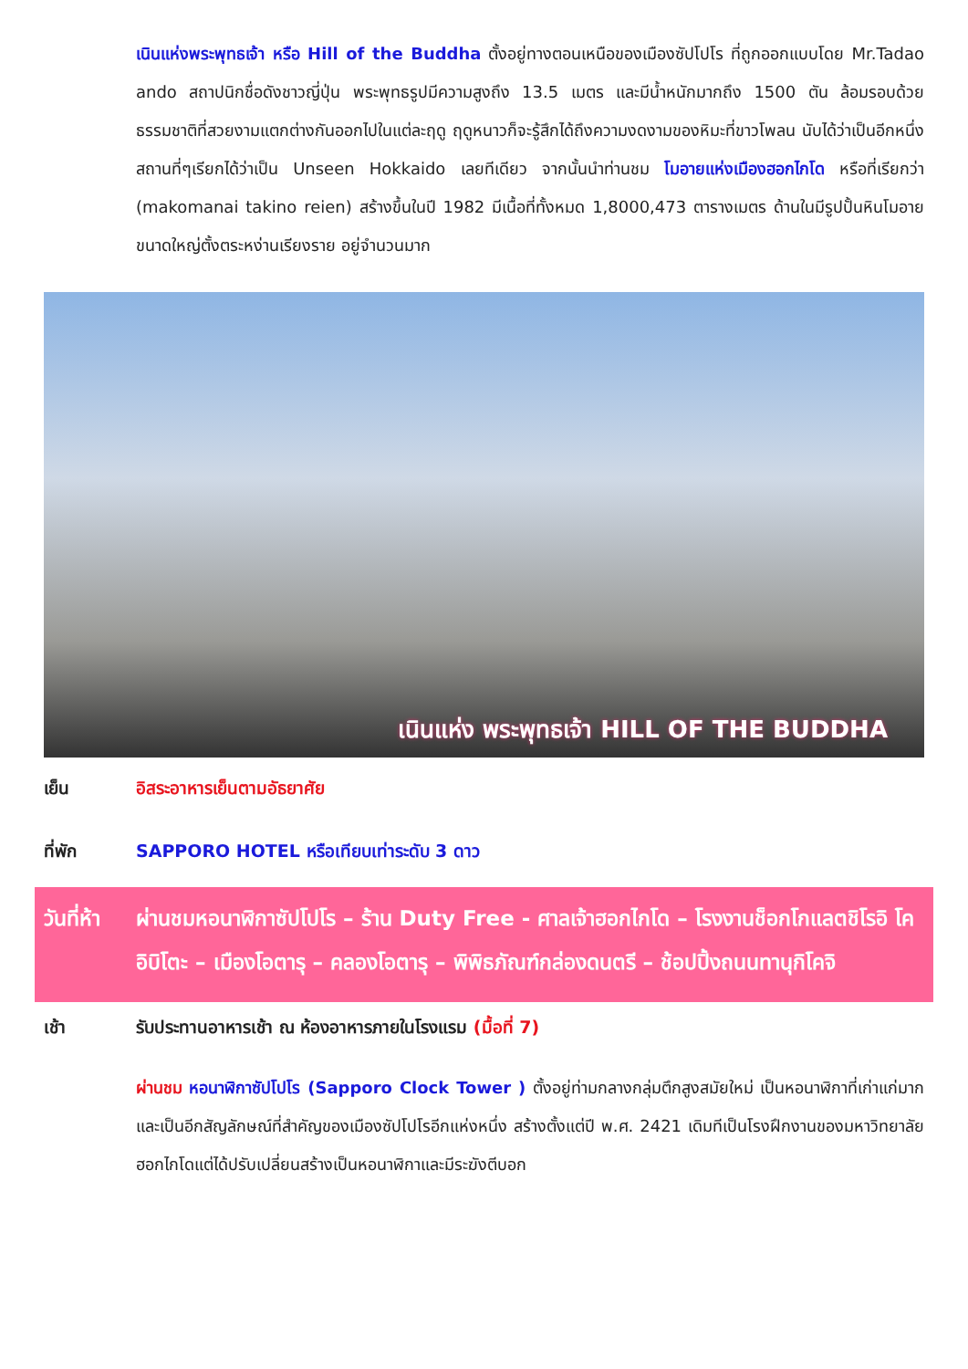เนินแห่งพระพุทธเจ้า หรือ Hill of the Buddha ตั้งอยู่ทางตอนเหนือของเมืองซัปโปโร ที่ถูกออกแบบโดย Mr.Tadao ando สถาปนิกชื่อดังชาวญี่ปุ่น พระพุทธรูปมีความสูงถึง 13.5 เมตร และมีน้ำหนักมากถึง 1500 ตัน ล้อมรอบด้วยธรรมชาติที่สวยงามแตกต่างกันออกไปในแต่ละฤดู ฤดูหนาวก็จะรู้สึกได้ถึงความงดงามของหิมะที่ขาวโพลน นับได้ว่าเป็นอีกหนึ่งสถานที่ๆเรียกได้ว่าเป็น Unseen Hokkaido เลยทีเดียว จากนั้นนำท่านชม โมอายแห่งเมืองฮอกไกโด หรือที่เรียกว่า (makomanai takino reien) สร้างขึ้นในปี 1982 มีเนื้อที่ทั้งหมด 1,8000,473 ตารางเมตร ด้านในมีรูปปั้นหินโมอายขนาดใหญ่ตั้งตระหง่านเรียงราย อยู่จำนวนมาก
เนินแห่ง พระพุทธเจ้า HILL OF THE BUDDHA
เย็น อิสระอาหารเย็นตามอัธยาศัย
ที่พัก SAPPORO HOTEL หรือเทียบเท่าระดับ 3 ดาว
วันที่ห้า
ผ่านชมหอนาฬิกาซัปโปโร – ร้าน Duty Free - ศาลเจ้าฮอกไกโด – โรงงานช็อกโกแลตชิโรอิ โคอิบิโตะ – เมืองโอตารุ – คลองโอตารุ – พิพิธภัณฑ์กล่องดนตรี – ช้อปปิ้งถนนทานุกิโคจิ
เช้า รับประทานอาหารเช้า ณ ห้องอาหารภายในโรงแรม (มื้อที่ 7)
ผ่านชม หอนาฬิกาซัปโปโร (Sapporo Clock Tower ) ตั้งอยู่ท่ามกลางกลุ่มตึกสูงสมัยใหม่ เป็นหอนาฬิกาที่เก่าแก่มากและเป็นอีกสัญลักษณ์ที่สำคัญของเมืองซัปโปโรอีกแห่งหนึ่ง สร้างตั้งแต่ปี พ.ศ. 2421 เดิมทีเป็นโรงฝึกงานของมหาวิทยาลัยฮอกไกโดแต่ได้ปรับเปลี่ยนสร้างเป็นหอนาฬิกาและมีระฆังตีบอก